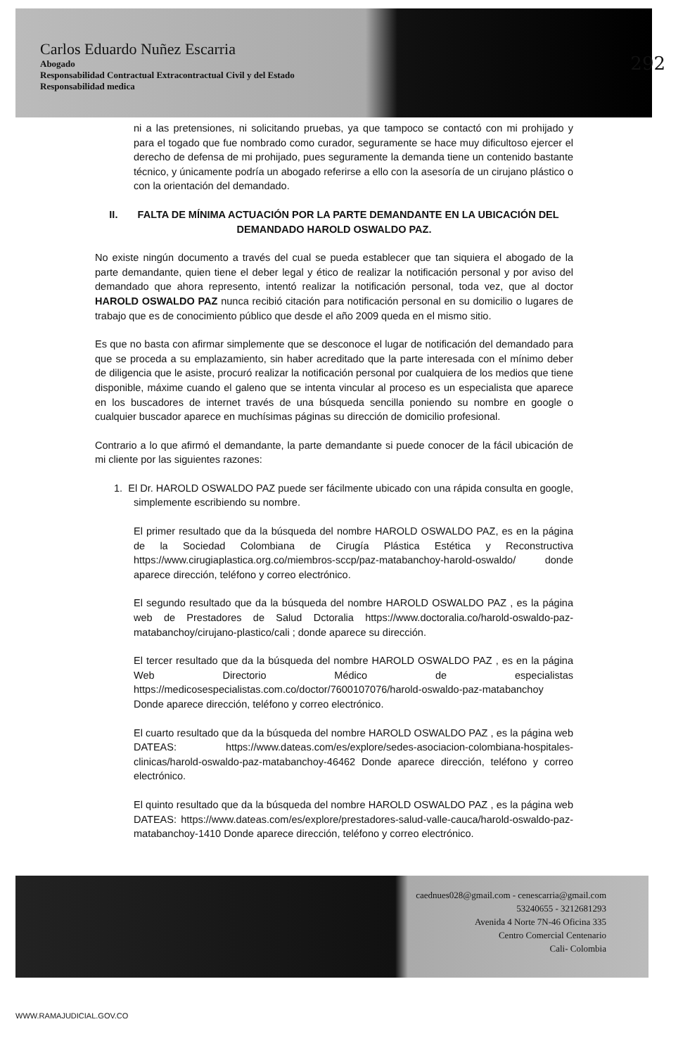Carlos Eduardo Nuñez Escarria
Abogado
Responsabilidad Contractual Extracontractual Civil y del Estado
Responsabilidad medica
292
ni a las pretensiones, ni solicitando pruebas, ya que tampoco se contactó con mi prohijado y para el togado que fue nombrado como curador, seguramente se hace muy dificultoso ejercer el derecho de defensa de mi prohijado, pues seguramente la demanda tiene un contenido bastante técnico, y únicamente podría un abogado referirse a ello con la asesoría de un cirujano plástico o con la orientación del demandado.
II. FALTA DE MÍNIMA ACTUACIÓN POR LA PARTE DEMANDANTE EN LA UBICACIÓN DEL DEMANDADO HAROLD OSWALDO PAZ.
No existe ningún documento a través del cual se pueda establecer que tan siquiera el abogado de la parte demandante, quien tiene el deber legal y ético de realizar la notificación personal y por aviso del demandado que ahora represento, intentó realizar la notificación personal, toda vez, que al doctor HAROLD OSWALDO PAZ nunca recibió citación para notificación personal en su domicilio o lugares de trabajo que es de conocimiento público que desde el año 2009 queda en el mismo sitio.
Es que no basta con afirmar simplemente que se desconoce el lugar de notificación del demandado para que se proceda a su emplazamiento, sin haber acreditado que la parte interesada con el mínimo deber de diligencia que le asiste, procuró realizar la notificación personal por cualquiera de los medios que tiene disponible, máxime cuando el galeno que se intenta vincular al proceso es un especialista que aparece en los buscadores de internet través de una búsqueda sencilla poniendo su nombre en google o cualquier buscador aparece en muchísimas páginas su dirección de domicilio profesional.
Contrario a lo que afirmó el demandante, la parte demandante si puede conocer de la fácil ubicación de mi cliente por las siguientes razones:
1. El Dr. HAROLD OSWALDO PAZ puede ser fácilmente ubicado con una rápida consulta en google, simplemente escribiendo su nombre.
El primer resultado que da la búsqueda del nombre HAROLD OSWALDO PAZ, es en la página de la Sociedad Colombiana de Cirugía Plástica Estética y Reconstructiva https://www.cirugiaplastica.org.co/miembros-sccp/paz-matabanchoy-harold-oswaldo/ donde aparece dirección, teléfono y correo electrónico.
El segundo resultado que da la búsqueda del nombre HAROLD OSWALDO PAZ , es la página web de Prestadores de Salud Dctoralia https://www.doctoralia.co/harold-oswaldo-paz-matabanchoy/cirujano-plastico/cali ; donde aparece su dirección.
El tercer resultado que da la búsqueda del nombre HAROLD OSWALDO PAZ , es en la página Web Directorio Médico de especialistas https://medicosespecialistas.com.co/doctor/7600107076/harold-oswaldo-paz-matabanchoy Donde aparece dirección, teléfono y correo electrónico.
El cuarto resultado que da la búsqueda del nombre HAROLD OSWALDO PAZ , es la página web DATEAS: https://www.dateas.com/es/explore/sedes-asociacion-colombiana-hospitales-clinicas/harold-oswaldo-paz-matabanchoy-46462 Donde aparece dirección, teléfono y correo electrónico.
El quinto resultado que da la búsqueda del nombre HAROLD OSWALDO PAZ , es la página web DATEAS: https://www.dateas.com/es/explore/prestadores-salud-valle-cauca/harold-oswaldo-paz-matabanchoy-1410 Donde aparece dirección, teléfono y correo electrónico.
caednues028@gmail.com - cenescarria@gmail.com
53240655 - 3212681293
Avenida 4 Norte 7N-46 Oficina 335
Centro Comercial Centenario
Cali- Colombia
WWW.RAMAJUDICIAL.GOV.CO